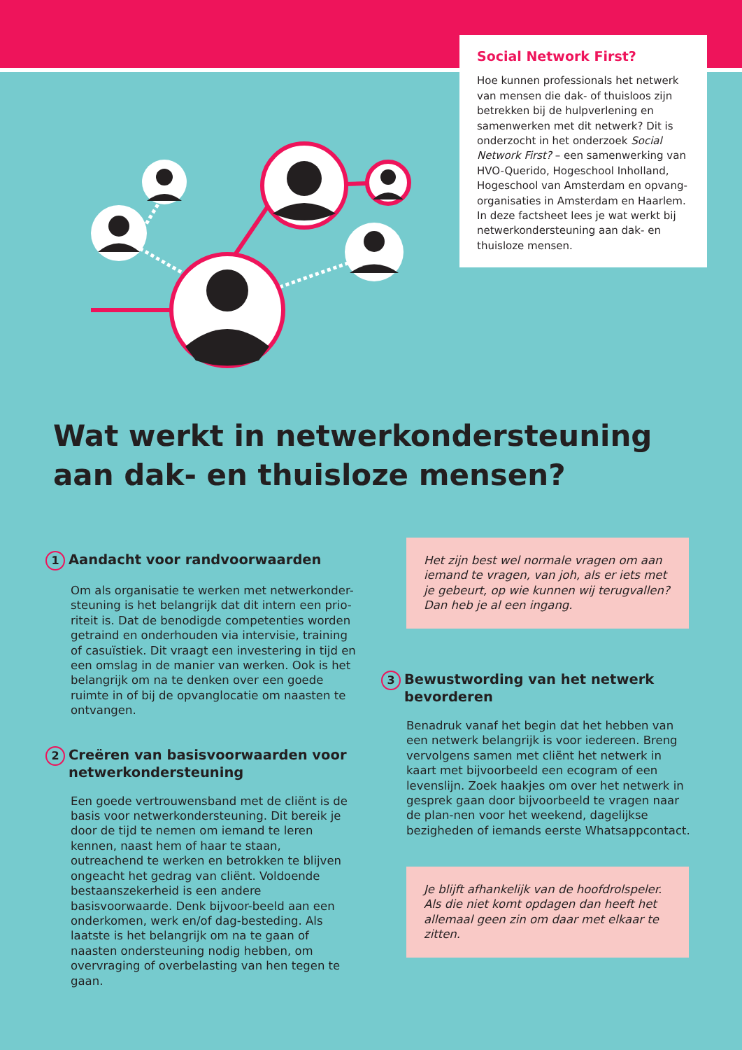Social Network First?
Hoe kunnen professionals het netwerk van mensen die dak- of thuisloos zijn betrekken bij de hulpverlening en samenwerken met dit netwerk? Dit is onderzocht in het onderzoek Social Network First? – een samenwerking van HVO-Querido, Hogeschool Inholland, Hogeschool van Amsterdam en opvang-organisaties in Amsterdam en Haarlem. In deze factsheet lees je wat werkt bij netwerkondersteuning aan dak- en thuisloze mensen.
Wat werkt in netwerkondersteuning aan dak- en thuisloze mensen?
1 Aandacht voor randvoorwaarden
Om als organisatie te werken met netwerkonder-steuning is het belangrijk dat dit intern een prio-riteit is. Dat de benodigde competenties worden getraind en onderhouden via intervisie, training of casuïstiek. Dit vraagt een investering in tijd en een omslag in de manier van werken. Ook is het belangrijk om na te denken over een goede ruimte in of bij de opvanglocatie om naasten te ontvangen.
2 Creëren van basisvoorwaarden voor netwerkondersteuning
Een goede vertrouwensband met de cliënt is de basis voor netwerkondersteuning. Dit bereik je door de tijd te nemen om iemand te leren kennen, naast hem of haar te staan, outreachend te werken en betrokken te blijven ongeacht het gedrag van cliënt. Voldoende bestaanszekerheid is een andere basisvoorwaarde. Denk bijvoor-beeld aan een onderkomen, werk en/of dag-besteding. Als laatste is het belangrijk om na te gaan of naasten ondersteuning nodig hebben, om overvraging of overbelasting van hen tegen te gaan.
Het zijn best wel normale vragen om aan iemand te vragen, van joh, als er iets met je gebeurt, op wie kunnen wij terugvallen? Dan heb je al een ingang.
3 Bewustwording van het netwerk bevorderen
Benadruk vanaf het begin dat het hebben van een netwerk belangrijk is voor iedereen. Breng vervolgens samen met cliënt het netwerk in kaart met bijvoorbeeld een ecogram of een levenslijn. Zoek haakjes om over het netwerk in gesprek gaan door bijvoorbeeld te vragen naar de plan-nen voor het weekend, dagelijkse bezigheden of iemands eerste Whatsappcontact.
Je blijft afhankelijk van de hoofdrolspeler. Als die niet komt opdagen dan heeft het allemaal geen zin om daar met elkaar te zitten.